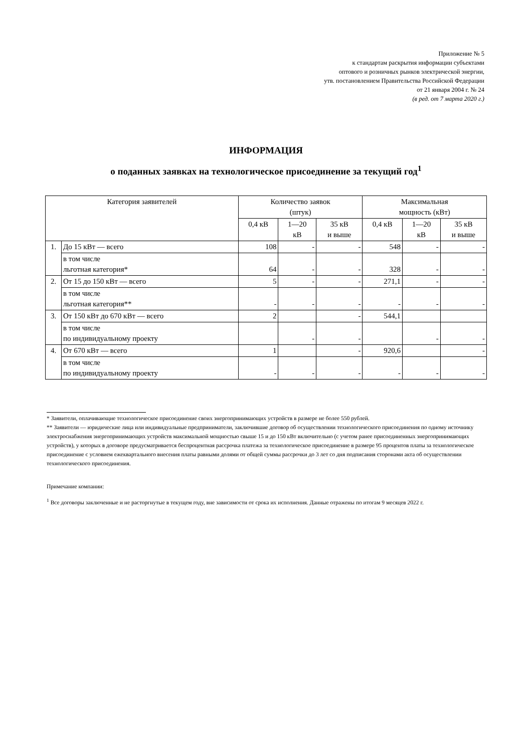Приложение № 5
к стандартам раскрытия информации субъектами
оптового и розничных рынков электрической энергии,
утв. постановлением Правительства Российской Федерации
от 21 января 2004 г. № 24
(в ред. от 7 марта 2020 г.)
ИНФОРМАЦИЯ
о поданных заявках на технологическое присоединение за текущий год<sup>1</sup>
| Категория заявителей | | Количество заявок (штук) | | | Максимальная мощность (кВт) | | |
| --- | --- | --- | --- | --- | --- | --- | --- |
| | | 0,4 кВ | 1—20 кВ | 35 кВ и выше | 0,4 кВ | 1—20 кВ | 35 кВ и выше |
| 1. | До 15 кВт — всего | 108 | - | - | 548 | - | - |
| | в том числе льготная категория* | 64 | - | - | 328 | - | - |
| 2. | От 15 до 150 кВт — всего | 5 | - | - | 271,1 | - | - |
| | в том числе льготная категория** | - | - | - | - | - | - |
| 3. | От 150 кВт до 670 кВт — всего | 2 | | - | 544,1 | | |
| | в том числе по индивидуальному проекту | | - | - | | - | - |
| 4. | От 670 кВт — всего | 1 | | - | 920,6 | | - |
| | в том числе по индивидуальному проекту | - | - | - | - | - | - |
* Заявители, оплачивающие технологическое присоединение своих энергопринимающих устройств в размере не более 550 рублей.
** Заявители — юридические лица или индивидуальные предприниматели, заключившие договор об осуществлении технологического присоединения по одному источнику электроснабжения энергопринимающих устройств максимальной мощностью свыше 15 и до 150 кВт включительно (с учетом ранее присоединенных энергопринимающих устройств), у которых в договоре предусматривается беспроцентная рассрочка платежа за технологическое присоединение в размере 95 процентов платы за технологическое присоединение с условием ежеквартального внесения платы равными долями от общей суммы рассрочки до 3 лет со дня подписания сторонами акта об осуществлении технологического присоединения.
Примечание компании:
<sup>1</sup> Все договоры заключенные и не расторгнутые в текущем году, вне зависимости от срока их исполнения. Данные отражены по итогам 9 месяцев 2022 г.